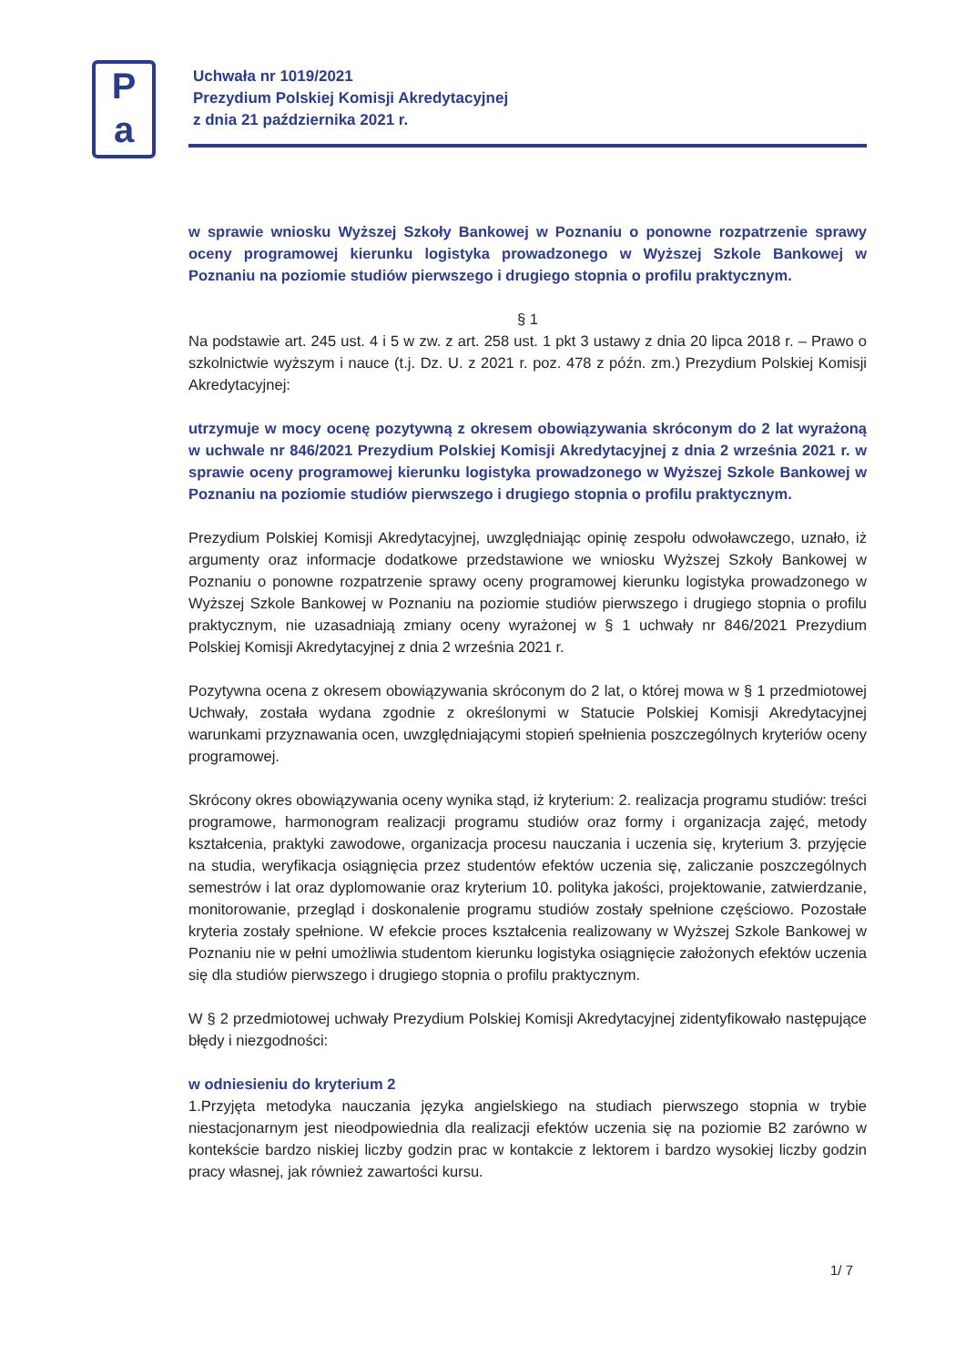Pa
Uchwała nr 1019/2021
Prezydium Polskiej Komisji Akredytacyjnej
z dnia 21 października 2021 r.
w sprawie wniosku Wyższej Szkoły Bankowej w Poznaniu o ponowne rozpatrzenie sprawy oceny programowej kierunku logistyka prowadzonego w Wyższej Szkole Bankowej w Poznaniu na poziomie studiów pierwszego i drugiego stopnia o profilu praktycznym.
§ 1
Na podstawie art. 245 ust. 4 i 5 w zw. z art. 258 ust. 1 pkt 3 ustawy z dnia 20 lipca 2018 r. – Prawo o szkolnictwie wyższym i nauce (t.j. Dz. U. z 2021 r. poz. 478 z późn. zm.) Prezydium Polskiej Komisji Akredytacyjnej:
utrzymuje w mocy ocenę pozytywną z okresem obowiązywania skróconym do 2 lat wyrażoną w uchwale nr 846/2021 Prezydium Polskiej Komisji Akredytacyjnej z dnia 2 września 2021 r. w sprawie oceny programowej kierunku logistyka prowadzonego w Wyższej Szkole Bankowej w Poznaniu na poziomie studiów pierwszego i drugiego stopnia o profilu praktycznym.
Prezydium Polskiej Komisji Akredytacyjnej, uwzględniając opinię zespołu odwoławczego, uznało, iż argumenty oraz informacje dodatkowe przedstawione we wniosku Wyższej Szkoły Bankowej w Poznaniu o ponowne rozpatrzenie sprawy oceny programowej kierunku logistyka prowadzonego w Wyższej Szkole Bankowej w Poznaniu na poziomie studiów pierwszego i drugiego stopnia o profilu praktycznym, nie uzasadniają zmiany oceny wyrażonej w § 1 uchwały nr 846/2021 Prezydium Polskiej Komisji Akredytacyjnej z dnia 2 września 2021 r.
Pozytywna ocena z okresem obowiązywania skróconym do 2 lat, o której mowa w § 1 przedmiotowej Uchwały, została wydana zgodnie z określonymi w Statucie Polskiej Komisji Akredytacyjnej warunkami przyznawania ocen, uwzględniającymi stopień spełnienia poszczególnych kryteriów oceny programowej.
Skrócony okres obowiązywania oceny wynika stąd, iż kryterium: 2. realizacja programu studiów: treści programowe, harmonogram realizacji programu studiów oraz formy i organizacja zajęć, metody kształcenia, praktyki zawodowe, organizacja procesu nauczania i uczenia się, kryterium 3. przyjęcie na studia, weryfikacja osiągnięcia przez studentów efektów uczenia się, zaliczanie poszczególnych semestrów i lat oraz dyplomowanie oraz kryterium 10. polityka jakości, projektowanie, zatwierdzanie, monitorowanie, przegląd i doskonalenie programu studiów zostały spełnione częściowo. Pozostałe kryteria zostały spełnione. W efekcie proces kształcenia realizowany w Wyższej Szkole Bankowej w Poznaniu nie w pełni umożliwia studentom kierunku logistyka osiągnięcie założonych efektów uczenia się dla studiów pierwszego i drugiego stopnia o profilu praktycznym.
W § 2 przedmiotowej uchwały Prezydium Polskiej Komisji Akredytacyjnej zidentyfikowało następujące błędy i niezgodności:
w odniesieniu do kryterium 2
1.Przyjęta metodyka nauczania języka angielskiego na studiach pierwszego stopnia w trybie niestacjonarnym jest nieodpowiednia dla realizacji efektów uczenia się na poziomie B2 zarówno w kontekście bardzo niskiej liczby godzin prac w kontakcie z lektorem i bardzo wysokiej liczby godzin pracy własnej, jak również zawartości kursu.
1/ 7